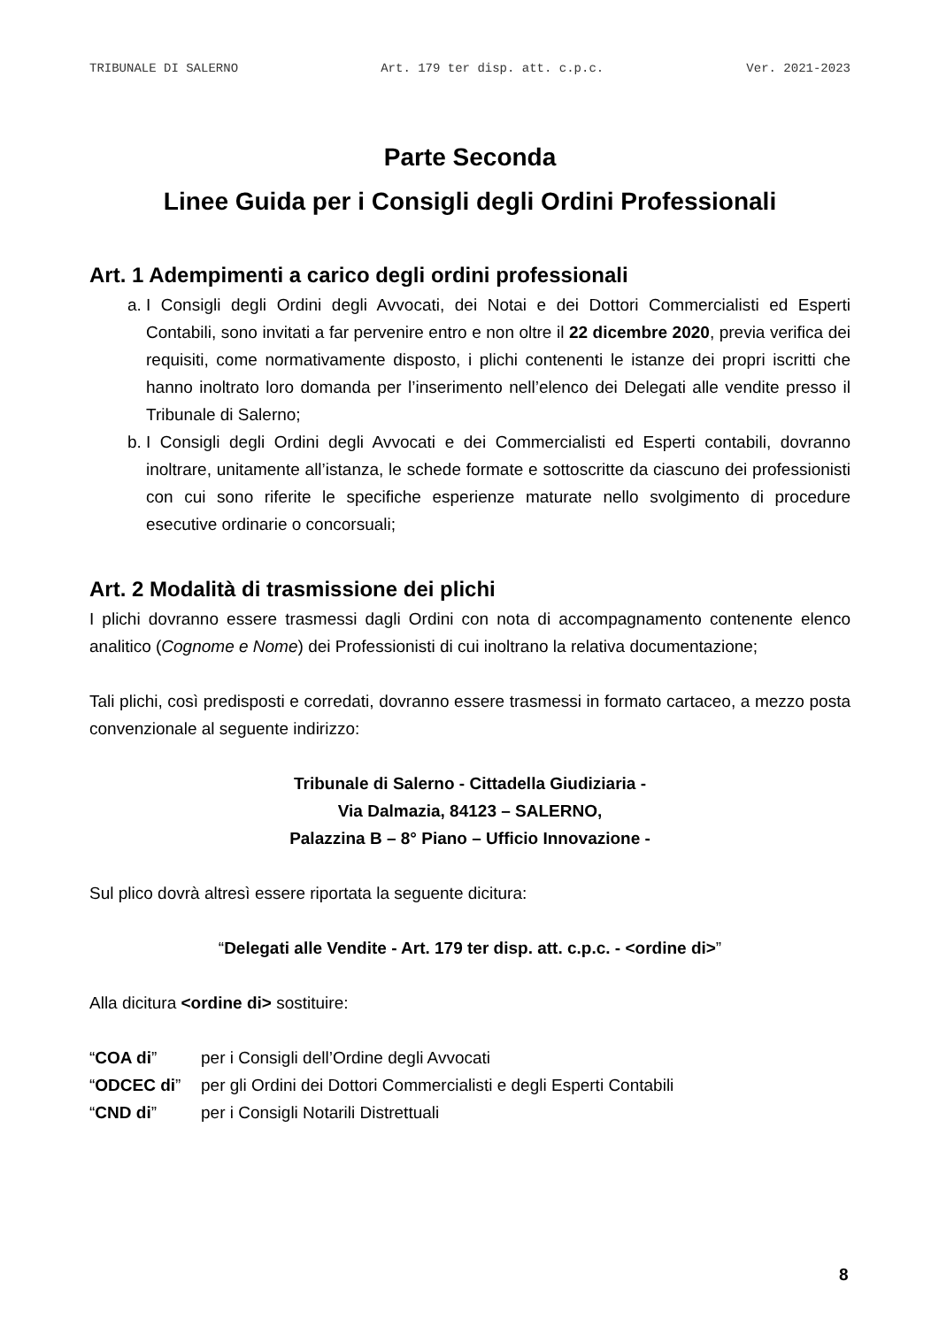TRIBUNALE DI SALERNO Art. 179 ter disp. att. c.p.c. Ver. 2021-2023
Parte Seconda
Linee Guida per i Consigli degli Ordini Professionali
Art. 1 Adempimenti a carico degli ordini professionali
a. I Consigli degli Ordini degli Avvocati, dei Notai e dei Dottori Commercialisti ed Esperti Contabili, sono invitati a far pervenire entro e non oltre il 22 dicembre 2020, previa verifica dei requisiti, come normativamente disposto, i plichi contenenti le istanze dei propri iscritti che hanno inoltrato loro domanda per l’inserimento nell’elenco dei Delegati alle vendite presso il Tribunale di Salerno;
b. I Consigli degli Ordini degli Avvocati e dei Commercialisti ed Esperti contabili, dovranno inoltrare, unitamente all’istanza, le schede formate e sottoscritte da ciascuno dei professionisti con cui sono riferite le specifiche esperienze maturate nello svolgimento di procedure esecutive ordinarie o concorsuali;
Art. 2 Modalità di trasmissione dei plichi
I plichi dovranno essere trasmessi dagli Ordini con nota di accompagnamento contenente elenco analitico (Cognome e Nome) dei Professionisti di cui inoltrano la relativa documentazione;
Tali plichi, così predisposti e corredati, dovranno essere trasmessi in formato cartaceo, a mezzo posta convenzionale al seguente indirizzo:
Tribunale di Salerno - Cittadella Giudiziaria -
Via Dalmazia, 84123 – SALERNO,
Palazzina B – 8° Piano – Ufficio Innovazione -
Sul plico dovrà altresì essere riportata la seguente dicitura:
“Delegati alle Vendite - Art. 179 ter disp. att. c.p.c. - <ordine di>”
Alla dicitura <ordine di> sostituire:
“COA di” per i Consigli dell’Ordine degli Avvocati
“ODCEC di” per gli Ordini dei Dottori Commercialisti e degli Esperti Contabili
“CND di” per i Consigli Notarili Distrettuali
8